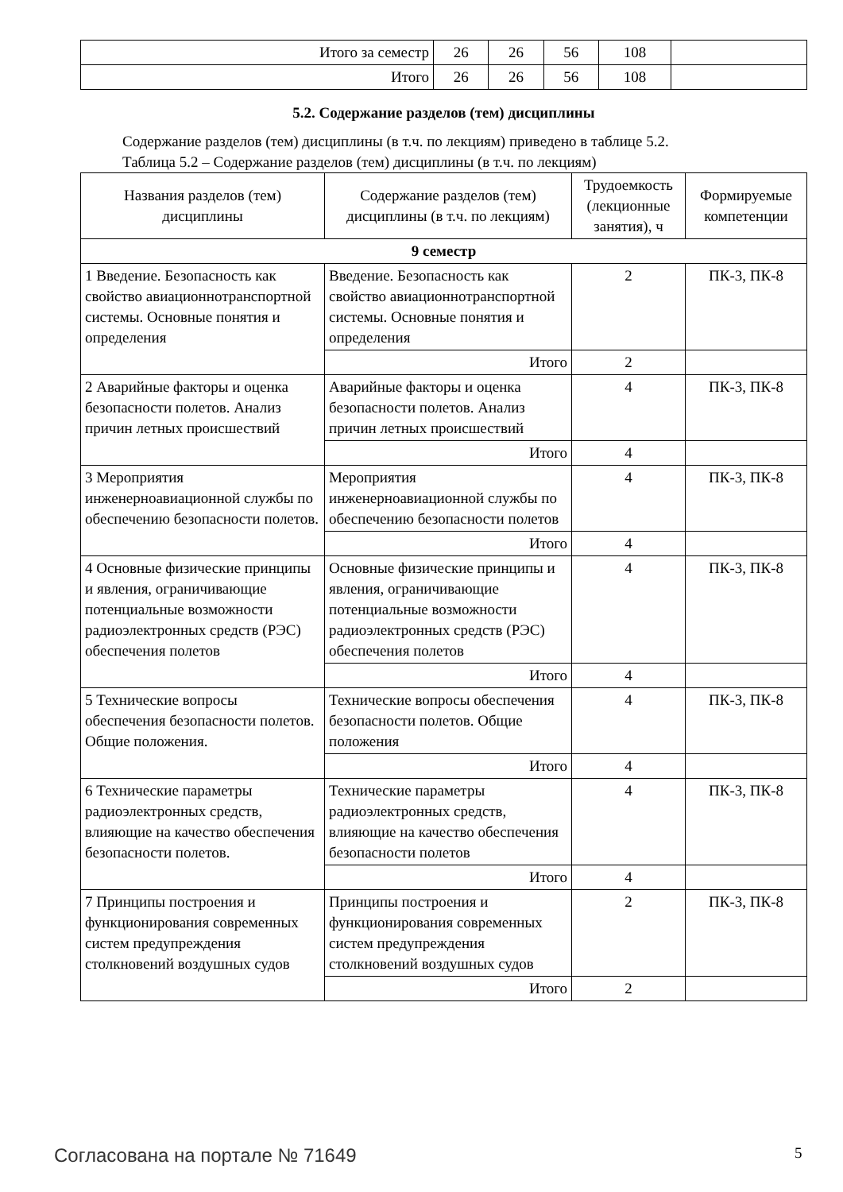| Итого за семестр | 26 | 26 | 56 | 108 | |
| Итого | 26 | 26 | 56 | 108 | |
5.2. Содержание разделов (тем) дисциплины
Содержание разделов (тем) дисциплины (в т.ч. по лекциям) приведено в таблице 5.2.
Таблица 5.2 – Содержание разделов (тем) дисциплины (в т.ч. по лекциям)
| Названия разделов (тем) дисциплины | Содержание разделов (тем) дисциплины (в т.ч. по лекциям) | Трудоемкость (лекционные занятия), ч | Формируемые компетенции |
| --- | --- | --- | --- |
| 9 семестр | | | |
| 1 Введение. Безопасность как свойство авиационнотранспортной системы. Основные понятия и определения | Введение. Безопасность как свойство авиационнотранспортной системы. Основные понятия и определения | 2 | ПК-3, ПК-8 |
| | Итого | 2 | |
| 2 Аварийные факторы и оценка безопасности полетов. Анализ причин летных происшествий | Аварийные факторы и оценка безопасности полетов. Анализ причин летных происшествий | 4 | ПК-3, ПК-8 |
| | Итого | 4 | |
| 3 Мероприятия инженерноавиационной службы по обеспечению безопасности полетов. | Мероприятия инженерноавиационной службы по обеспечению безопасности полетов | 4 | ПК-3, ПК-8 |
| | Итого | 4 | |
| 4 Основные физические принципы и явления, ограничивающие потенциальные возможности радиоэлектронных средств (РЭС) обеспечения полетов | Основные физические принципы и явления, ограничивающие потенциальные возможности радиоэлектронных средств (РЭС) обеспечения полетов | 4 | ПК-3, ПК-8 |
| | Итого | 4 | |
| 5 Технические вопросы обеспечения безопасности полетов. Общие положения. | Технические вопросы обеспечения безопасности полетов. Общие положения | 4 | ПК-3, ПК-8 |
| | Итого | 4 | |
| 6 Технические параметры радиоэлектронных средств, влияющие на качество обеспечения безопасности полетов. | Технические параметры радиоэлектронных средств, влияющие на качество обеспечения безопасности полетов | 4 | ПК-3, ПК-8 |
| | Итого | 4 | |
| 7 Принципы построения и функционирования современных систем предупреждения столкновений воздушных судов | Принципы построения и функционирования современных систем предупреждения столкновений воздушных судов | 2 | ПК-3, ПК-8 |
| | Итого | 2 | |
Согласована на портале № 71649 5